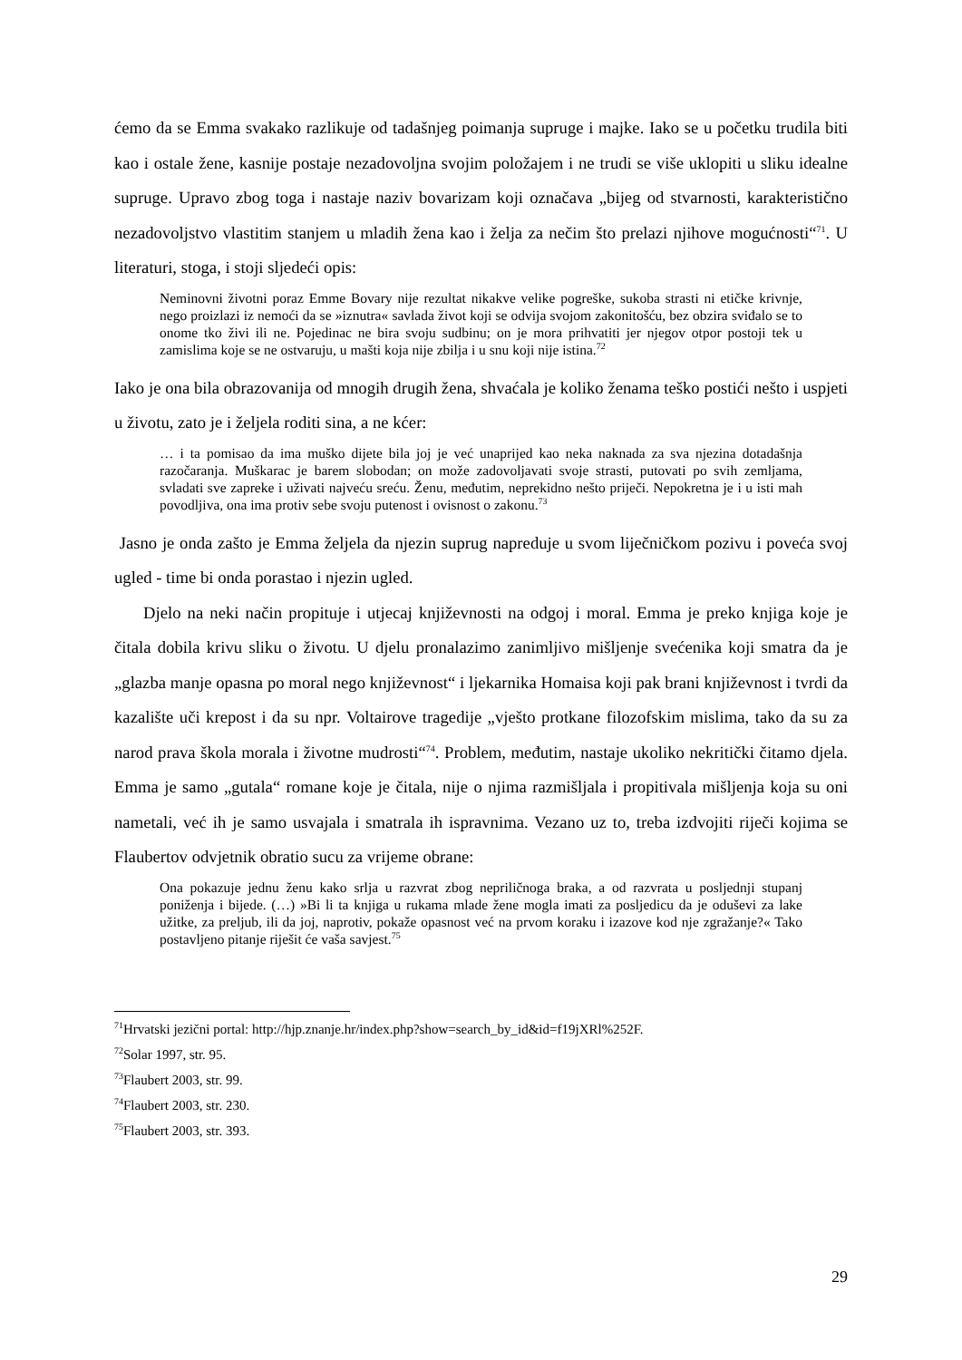ćemo da se Emma svakako razlikuje od tadašnjeg poimanja supruge i majke. Iako se u početku trudila biti kao i ostale žene, kasnije postaje nezadovoljna svojim položajem i ne trudi se više uklopiti u sliku idealne supruge. Upravo zbog toga i nastaje naziv bovarizam koji označava „bijeg od stvarnosti, karakteristično nezadovoljstvo vlastitim stanjem u mladih žena kao i želja za nečim što prelazi njihove mogućnosti“<sup>71</sup>. U literaturi, stoga, i stoji sljedeći opis:
Neminovni životni poraz Emme Bovary nije rezultat nikakve velike pogreške, sukoba strasti ni etičke krivnje, nego proizlazi iz nemoći da se »iznutra« savlada život koji se odvija svojom zakonitošću, bez obzira sviđalo se to onome tko živi ili ne. Pojedinac ne bira svoju sudbinu; on je mora prihvatiti jer njegov otpor postoji tek u zamislima koje se ne ostvaruju, u mašti koja nije zbilja i u snu koji nije istina.<sup>72</sup>
Iako je ona bila obrazovanija od mnogih drugih žena, shvaćala je koliko ženama teško postići nešto i uspjeti u životu, zato je i željela roditi sina, a ne kćer:
… i ta pomisao da ima muško dijete bila joj je već unaprijed kao neka naknada za sva njezina dotadašnja razočaranja. Muškarac je barem slobodan; on može zadovoljavati svoje strasti, putovati po svih zemljama, svladati sve zapreke i uživati najveću sreću. Ženu, međutim, neprekidno nešto priječi. Nepokretna je i u isti mah povodljiva, ona ima protiv sebe svoju putenost i ovisnost o zakonu.<sup>73</sup>
Jasno je onda zašto je Emma željela da njezin suprug napreduje u svom liječničkom pozivu i poveća svoj ugled - time bi onda porastao i njezin ugled.
Djelo na neki način propituje i utjecaj književnosti na odgoj i moral. Emma je preko knjiga koje je čitala dobila krivu sliku o životu. U djelu pronalazimo zanimljivo mišljenje svećenika koji smatra da je „glazba manje opasna po moral nego književnost“ i ljekarnika Homaisa koji pak brani književnost i tvrdi da kazalište uči krepost i da su npr. Voltairove tragedije „vješto protkane filozofskim mislima, tako da su za narod prava škola morala i životne mudrosti“<sup>74</sup>. Problem, međutim, nastaje ukoliko nekritički čitamo djela. Emma je samo „gutala“ romane koje je čitala, nije o njima razmišljala i propitivala mišljenja koja su oni nametali, već ih je samo usvajala i smatrala ih ispravnima. Vezano uz to, treba izdvojiti riječi kojima se Flaubertov odvjetnik obratio sucu za vrijeme obrane:
Ona pokazuje jednu ženu kako srlja u razvrat zbog nepriličnoga braka, a od razvrata u posljednji stupanj poniženja i bijede. (…) »Bi li ta knjiga u rukama mlade žene mogla imati za posljedicu da je oduševi za lake užitke, za preljub, ili da joj, naprotiv, pokaže opasnost već na prvom koraku i izazove kod nje zgražanje?« Tako postavljeno pitanje riješit će vaša savjest.<sup>75</sup>
<sup>71</sup> Hrvatski jezični portal: http://hjp.znanje.hr/index.php?show=search_by_id&id=f19jXRl%252F.
<sup>72</sup> Solar 1997, str. 95.
<sup>73</sup> Flaubert 2003, str. 99.
<sup>74</sup> Flaubert 2003, str. 230.
<sup>75</sup> Flaubert 2003, str. 393.
29